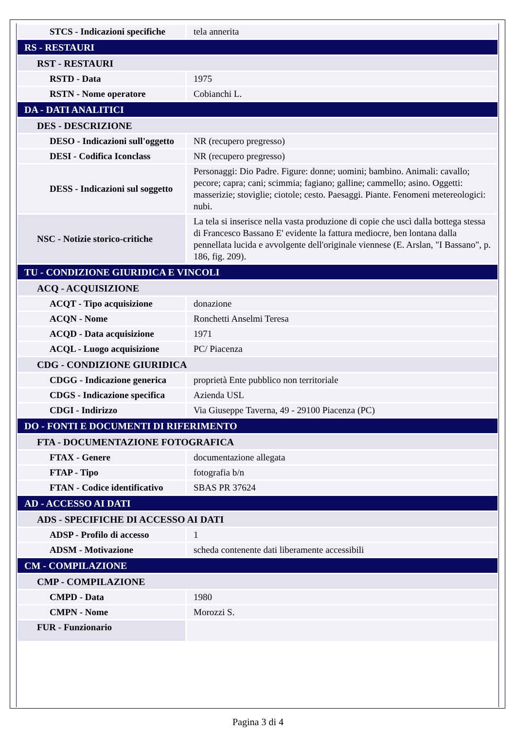| STCS - Indicazioni specifiche | tela annerita |
| RS - RESTAURI | |
| RST - RESTAURI | |
| RSTD - Data | 1975 |
| RSTN - Nome operatore | Cobianchi L. |
| DA - DATI ANALITICI | |
| DES - DESCRIZIONE | |
| DESO - Indicazioni sull'oggetto | NR (recupero pregresso) |
| DESI - Codifica Iconclass | NR (recupero pregresso) |
| DESS - Indicazioni sul soggetto | Personaggi: Dio Padre. Figure: donne; uomini; bambino. Animali: cavallo; pecore; capra; cani; scimmia; fagiano; galline; cammello; asino. Oggetti: masserizie; stoviglie; ciotole; cesto. Paesaggi. Piante. Fenomeni metereologici: nubi. |
| NSC - Notizie storico-critiche | La tela si inserisce nella vasta produzione di copie che uscì dalla bottega stessa di Francesco Bassano E' evidente la fattura mediocre, ben lontana dalla pennellata lucida e avvolgente dell'originale viennese (E. Arslan, "I Bassano", p. 186, fig. 209). |
| TU - CONDIZIONE GIURIDICA E VINCOLI | |
| ACQ - ACQUISIZIONE | |
| ACQT - Tipo acquisizione | donazione |
| ACQN - Nome | Ronchetti Anselmi Teresa |
| ACQD - Data acquisizione | 1971 |
| ACQL - Luogo acquisizione | PC/ Piacenza |
| CDG - CONDIZIONE GIURIDICA | |
| CDGG - Indicazione generica | proprietà Ente pubblico non territoriale |
| CDGS - Indicazione specifica | Azienda USL |
| CDGI - Indirizzo | Via Giuseppe Taverna, 49 - 29100 Piacenza (PC) |
| DO - FONTI E DOCUMENTI DI RIFERIMENTO | |
| FTA - DOCUMENTAZIONE FOTOGRAFICA | |
| FTAX - Genere | documentazione allegata |
| FTAP - Tipo | fotografia b/n |
| FTAN - Codice identificativo | SBAS PR 37624 |
| AD - ACCESSO AI DATI | |
| ADS - SPECIFICHE DI ACCESSO AI DATI | |
| ADSP - Profilo di accesso | 1 |
| ADSM - Motivazione | scheda contenente dati liberamente accessibili |
| CM - COMPILAZIONE | |
| CMP - COMPILAZIONE | |
| CMPD - Data | 1980 |
| CMPN - Nome | Morozzi S. |
| FUR - Funzionario | |
Pagina 3 di 4